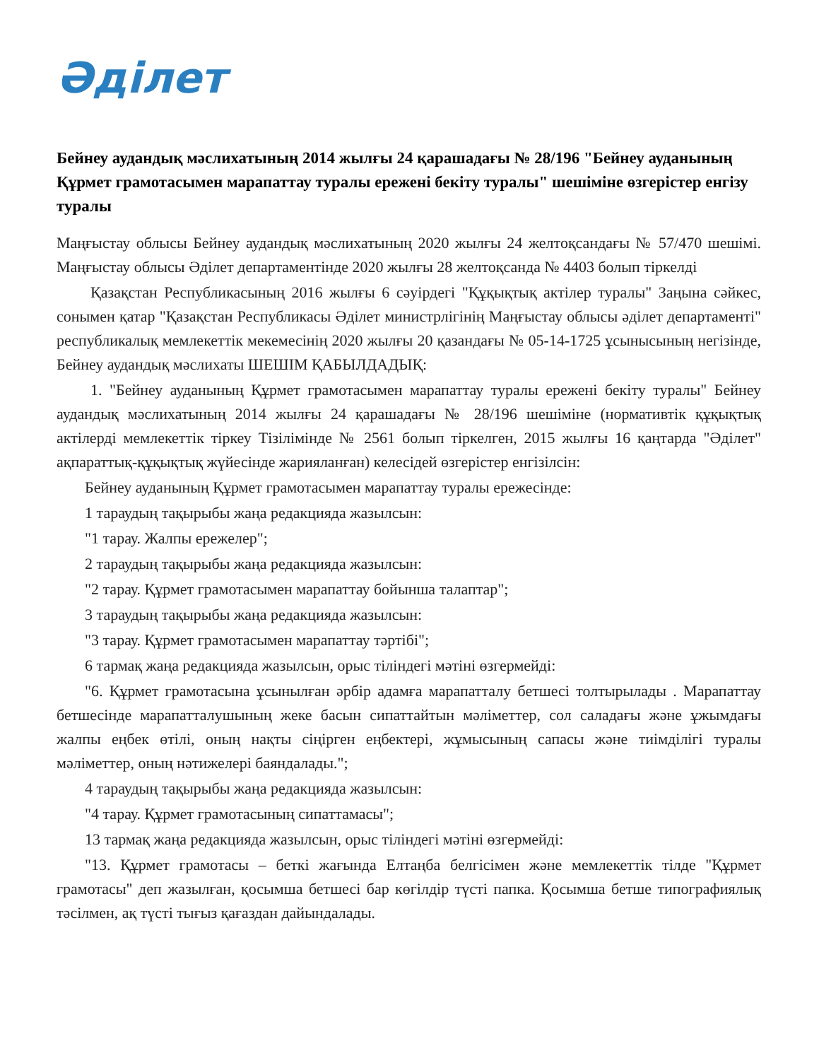Әділет
Бейнеу аудандық мәслихатының 2014 жылғы 24 қарашадағы № 28/196 "Бейнеу ауданының Құрмет грамотасымен марапаттау туралы ережені бекіту туралы" шешіміне өзгерістер енгізу туралы
Маңғыстау облысы Бейнеу аудандық мәслихатының 2020 жылғы 24 желтоқсандағы № 57/470 шешімі. Маңғыстау облысы Әділет департаментінде 2020 жылғы 28 желтоқсанда № 4403 болып тіркелді
Қазақстан Республикасының 2016 жылғы 6 сәуірдегі "Құқықтық актілер туралы" Заңына сәйкес, сонымен қатар "Қазақстан Республикасы Әділет министрлігінің Маңғыстау облысы әділет департаменті" республикалық мемлекеттік мекемесінің 2020 жылғы 20 қазандағы № 05-14-1725 ұсынысының негізінде, Бейнеу аудандық мәслихаты ШЕШІМ ҚАБЫЛДАДЫҚ:
1. "Бейнеу ауданының Құрмет грамотасымен марапаттау туралы ережені бекіту туралы" Бейнеу аудандық мәслихатының 2014 жылғы 24 қарашадағы № 28/196 шешіміне (нормативтік құқықтық актілерді мемлекеттік тіркеу Тізілімінде № 2561 болып тіркелген, 2015 жылғы 16 қаңтарда "Әділет" ақпараттық-құқықтық жүйесінде жарияланған) келесідей өзгерістер енгізілсін:
Бейнеу ауданының Құрмет грамотасымен марапаттау туралы ережесінде:
1 тараудың тақырыбы жаңа редакцияда жазылсын:
"1 тарау. Жалпы ережелер";
2 тараудың тақырыбы жаңа редакцияда жазылсын:
"2 тарау. Құрмет грамотасымен марапаттау бойынша талаптар";
3 тараудың тақырыбы жаңа редакцияда жазылсын:
"3 тарау. Құрмет грамотасымен марапаттау тәртібі";
6 тармақ жаңа редакцияда жазылсын, орыс тіліндегі мәтіні өзгермейді:
"6. Құрмет грамотасына ұсынылған әрбір адамға марапатталу бетшесі толтырылады . Марапаттау бетшесінде марапатталушының жеке басын сипаттайтын мәліметтер, сол саладағы және ұжымдағы жалпы еңбек өтілі, оның нақты сіңірген еңбектері, жұмысының сапасы және тиімділігі туралы мәліметтер, оның нәтижелері баяндалады.";
4 тараудың тақырыбы жаңа редакцияда жазылсын:
"4 тарау. Құрмет грамотасының сипаттамасы";
13 тармақ жаңа редакцияда жазылсын, орыс тіліндегі мәтіні өзгермейді:
"13. Құрмет грамотасы – беткі жағында Елтаңба белгісімен және мемлекеттік тілде "Құрмет грамотасы" деп жазылған, қосымша бетшесі бар көгілдір түсті папка. Қосымша бетше типографиялық тәсілмен, ақ түсті тығыз қағаздан дайындалады.